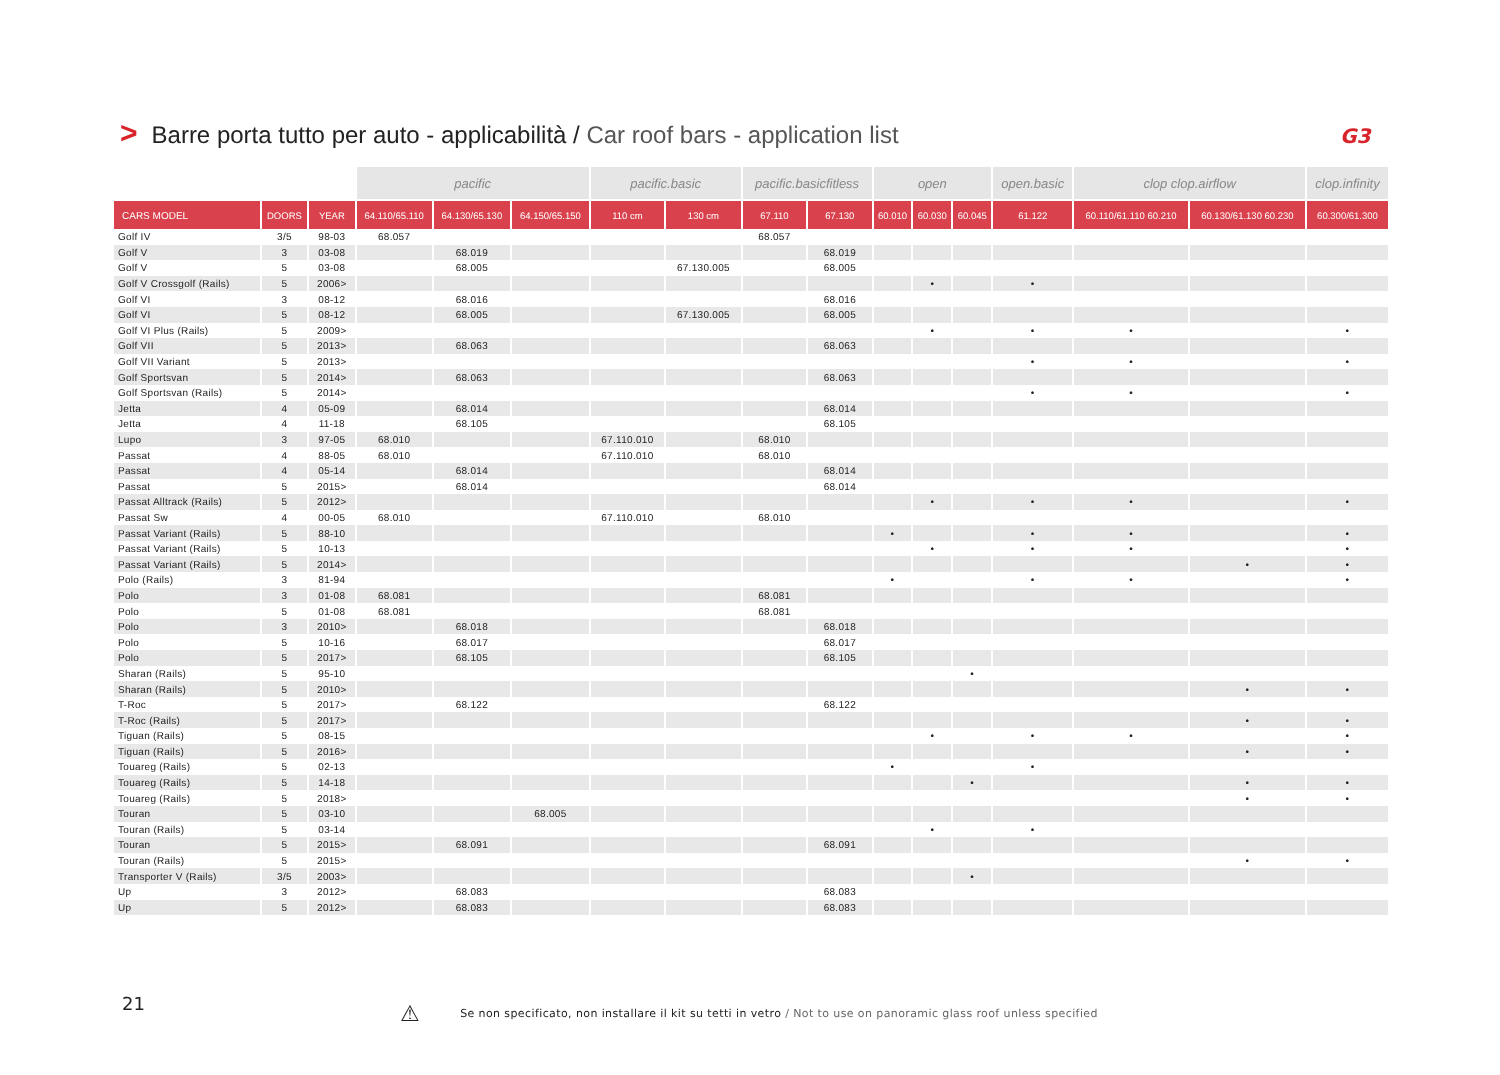> Barre porta tutto per auto - applicabilità / Car roof bars - application list
G3
| | | | pacific | | | pacific.basic | | pacific.basicfitless | | open | | | open.basic | clop clop.airflow | | clop.infinity |
| --- | --- | --- | --- | --- | --- | --- | --- | --- | --- | --- | --- | --- | --- | --- | --- | --- |
| CARS MODEL | DOORS | YEAR | 64.110/65.110 | 64.130/65.130 | 64.150/65.150 | 110 cm | 130 cm | 67.110 | 67.130 | 60.010 | 60.030 | 60.045 | 61.122 | 60.110/61.110 60.210 | 60.130/61.130 60.230 | 60.300/61.300 |
| Golf IV | 3/5 | 98-03 | 68.057 | | | | | 68.057 | | | | | | | | |
| Golf V | 3 | 03-08 | | 68.019 | | | | | 68.019 | | | | | | | |
| Golf V | 5 | 03-08 | | 68.005 | | | 67.130.005 | | 68.005 | | | | | | | |
| Golf V Crossgolf (Rails) | 5 | 2006> | | | | | | | | | • | | • | | | |
| Golf VI | 3 | 08-12 | | 68.016 | | | | | 68.016 | | | | | | | |
| Golf VI | 5 | 08-12 | | 68.005 | | | 67.130.005 | | 68.005 | | | | | | | |
| Golf VI Plus (Rails) | 5 | 2009> | | | | | | | | | • | | • | • | | • |
| Golf VII | 5 | 2013> | | 68.063 | | | | | 68.063 | | | | | | | |
| Golf VII Variant | 5 | 2013> | | | | | | | | | | | • | • | | • |
| Golf Sportsvan | 5 | 2014> | | 68.063 | | | | | 68.063 | | | | | | | |
| Golf Sportsvan (Rails) | 5 | 2014> | | | | | | | | | | | • | • | | • |
| Jetta | 4 | 05-09 | | 68.014 | | | | | 68.014 | | | | | | | |
| Jetta | 4 | 11-18 | | 68.105 | | | | | 68.105 | | | | | | | |
| Lupo | 3 | 97-05 | 68.010 | | | 67.110.010 | | 68.010 | | | | | | | | |
| Passat | 4 | 88-05 | 68.010 | | | 67.110.010 | | 68.010 | | | | | | | | |
| Passat | 4 | 05-14 | | 68.014 | | | | | 68.014 | | | | | | | |
| Passat | 5 | 2015> | | 68.014 | | | | | 68.014 | | | | | | | |
| Passat Alltrack (Rails) | 5 | 2012> | | | | | | | | | • | | • | • | | • |
| Passat Sw | 4 | 00-05 | 68.010 | | | 67.110.010 | | 68.010 | | | | | | | | |
| Passat Variant (Rails) | 5 | 88-10 | | | | | | | | • | | | • | • | | • |
| Passat Variant (Rails) | 5 | 10-13 | | | | | | | | | • | | • | • | | • |
| Passat Variant (Rails) | 5 | 2014> | | | | | | | | | | | | | • | • |
| Polo (Rails) | 3 | 81-94 | | | | | | | | • | | | • | • | | • |
| Polo | 3 | 01-08 | 68.081 | | | | | 68.081 | | | | | | | | |
| Polo | 5 | 01-08 | 68.081 | | | | | 68.081 | | | | | | | | |
| Polo | 3 | 2010> | | 68.018 | | | | | 68.018 | | | | | | | |
| Polo | 5 | 10-16 | | 68.017 | | | | | 68.017 | | | | | | | |
| Polo | 5 | 2017> | | 68.105 | | | | | 68.105 | | | | | | | |
| Sharan (Rails) | 5 | 95-10 | | | | | | | | | | • | | | | |
| Sharan (Rails) | 5 | 2010> | | | | | | | | | | | | | • | • |
| T-Roc | 5 | 2017> | | 68.122 | | | | | 68.122 | | | | | | | |
| T-Roc (Rails) | 5 | 2017> | | | | | | | | | | | | | • | • |
| Tiguan (Rails) | 5 | 08-15 | | | | | | | | | • | | • | • | | • |
| Tiguan (Rails) | 5 | 2016> | | | | | | | | | | | | | • | • |
| Touareg (Rails) | 5 | 02-13 | | | | | | | | • | | | • | | | |
| Touareg (Rails) | 5 | 14-18 | | | | | | | | | | • | | | • | • |
| Touareg (Rails) | 5 | 2018> | | | | | | | | | | | | | • | • |
| Touran | 5 | 03-10 | | | 68.005 | | | | | | | | | | | |
| Touran (Rails) | 5 | 03-14 | | | | | | | | | • | | • | | | |
| Touran | 5 | 2015> | | 68.091 | | | | | 68.091 | | | | | | | |
| Touran (Rails) | 5 | 2015> | | | | | | | | | | | | | • | • |
| Transporter V (Rails) | 3/5 | 2003> | | | | | | | | | | • | | | | |
| Up | 3 | 2012> | | 68.083 | | | | | 68.083 | | | | | | | |
| Up | 5 | 2012> | | 68.083 | | | | | 68.083 | | | | | | | |
21
⚠ Se non specificato, non installare il kit su tetti in vetro / Not to use on panoramic glass roof unless specified